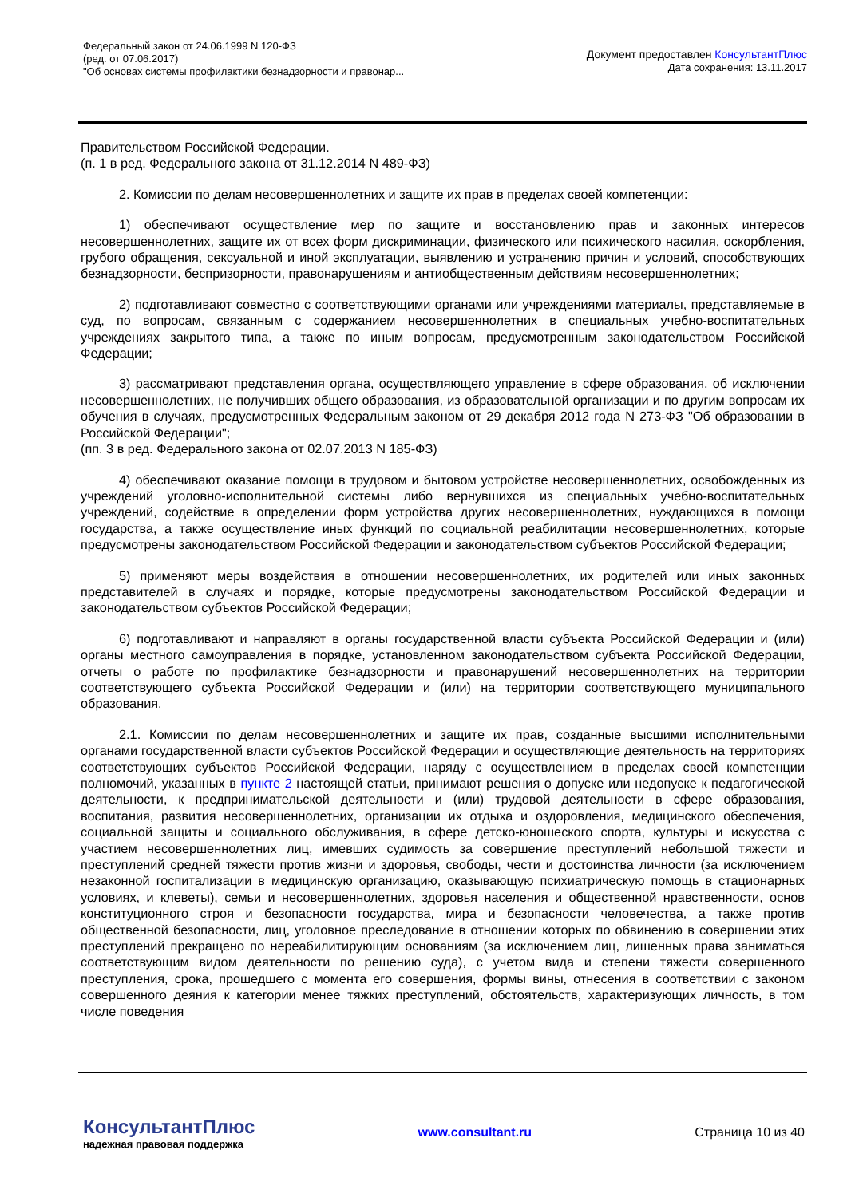Федеральный закон от 24.06.1999 N 120-ФЗ
(ред. от 07.06.2017)
"Об основах системы профилактики безнадзорности и правонар...
Документ предоставлен КонсультантПлюс
Дата сохранения: 13.11.2017
Правительством Российской Федерации.
(п. 1 в ред. Федерального закона от 31.12.2014 N 489-ФЗ)
2. Комиссии по делам несовершеннолетних и защите их прав в пределах своей компетенции:
1) обеспечивают осуществление мер по защите и восстановлению прав и законных интересов несовершеннолетних, защите их от всех форм дискриминации, физического или психического насилия, оскорбления, грубого обращения, сексуальной и иной эксплуатации, выявлению и устранению причин и условий, способствующих безнадзорности, беспризорности, правонарушениям и антиобщественным действиям несовершеннолетних;
2) подготавливают совместно с соответствующими органами или учреждениями материалы, представляемые в суд, по вопросам, связанным с содержанием несовершеннолетних в специальных учебно-воспитательных учреждениях закрытого типа, а также по иным вопросам, предусмотренным законодательством Российской Федерации;
3) рассматривают представления органа, осуществляющего управление в сфере образования, об исключении несовершеннолетних, не получивших общего образования, из образовательной организации и по другим вопросам их обучения в случаях, предусмотренных Федеральным законом от 29 декабря 2012 года N 273-ФЗ "Об образовании в Российской Федерации";
(пп. 3 в ред. Федерального закона от 02.07.2013 N 185-ФЗ)
4) обеспечивают оказание помощи в трудовом и бытовом устройстве несовершеннолетних, освобожденных из учреждений уголовно-исполнительной системы либо вернувшихся из специальных учебно-воспитательных учреждений, содействие в определении форм устройства других несовершеннолетних, нуждающихся в помощи государства, а также осуществление иных функций по социальной реабилитации несовершеннолетних, которые предусмотрены законодательством Российской Федерации и законодательством субъектов Российской Федерации;
5) применяют меры воздействия в отношении несовершеннолетних, их родителей или иных законных представителей в случаях и порядке, которые предусмотрены законодательством Российской Федерации и законодательством субъектов Российской Федерации;
6) подготавливают и направляют в органы государственной власти субъекта Российской Федерации и (или) органы местного самоуправления в порядке, установленном законодательством субъекта Российской Федерации, отчеты о работе по профилактике безнадзорности и правонарушений несовершеннолетних на территории соответствующего субъекта Российской Федерации и (или) на территории соответствующего муниципального образования.
2.1. Комиссии по делам несовершеннолетних и защите их прав, созданные высшими исполнительными органами государственной власти субъектов Российской Федерации и осуществляющие деятельность на территориях соответствующих субъектов Российской Федерации, наряду с осуществлением в пределах своей компетенции полномочий, указанных в пункте 2 настоящей статьи, принимают решения о допуске или недопуске к педагогической деятельности, к предпринимательской деятельности и (или) трудовой деятельности в сфере образования, воспитания, развития несовершеннолетних, организации их отдыха и оздоровления, медицинского обеспечения, социальной защиты и социального обслуживания, в сфере детско-юношеского спорта, культуры и искусства с участием несовершеннолетних лиц, имевших судимость за совершение преступлений небольшой тяжести и преступлений средней тяжести против жизни и здоровья, свободы, чести и достоинства личности (за исключением незаконной госпитализации в медицинскую организацию, оказывающую психиатрическую помощь в стационарных условиях, и клеветы), семьи и несовершеннолетних, здоровья населения и общественной нравственности, основ конституционного строя и безопасности государства, мира и безопасности человечества, а также против общественной безопасности, лиц, уголовное преследование в отношении которых по обвинению в совершении этих преступлений прекращено по нереабилитирующим основаниям (за исключением лиц, лишенных права заниматься соответствующим видом деятельности по решению суда), с учетом вида и степени тяжести совершенного преступления, срока, прошедшего с момента его совершения, формы вины, отнесения в соответствии с законом совершенного деяния к категории менее тяжких преступлений, обстоятельств, характеризующих личность, в том числе поведения
КонсультантПлюс
надежная правовая поддержка
www.consultant.ru Страница 10 из 40